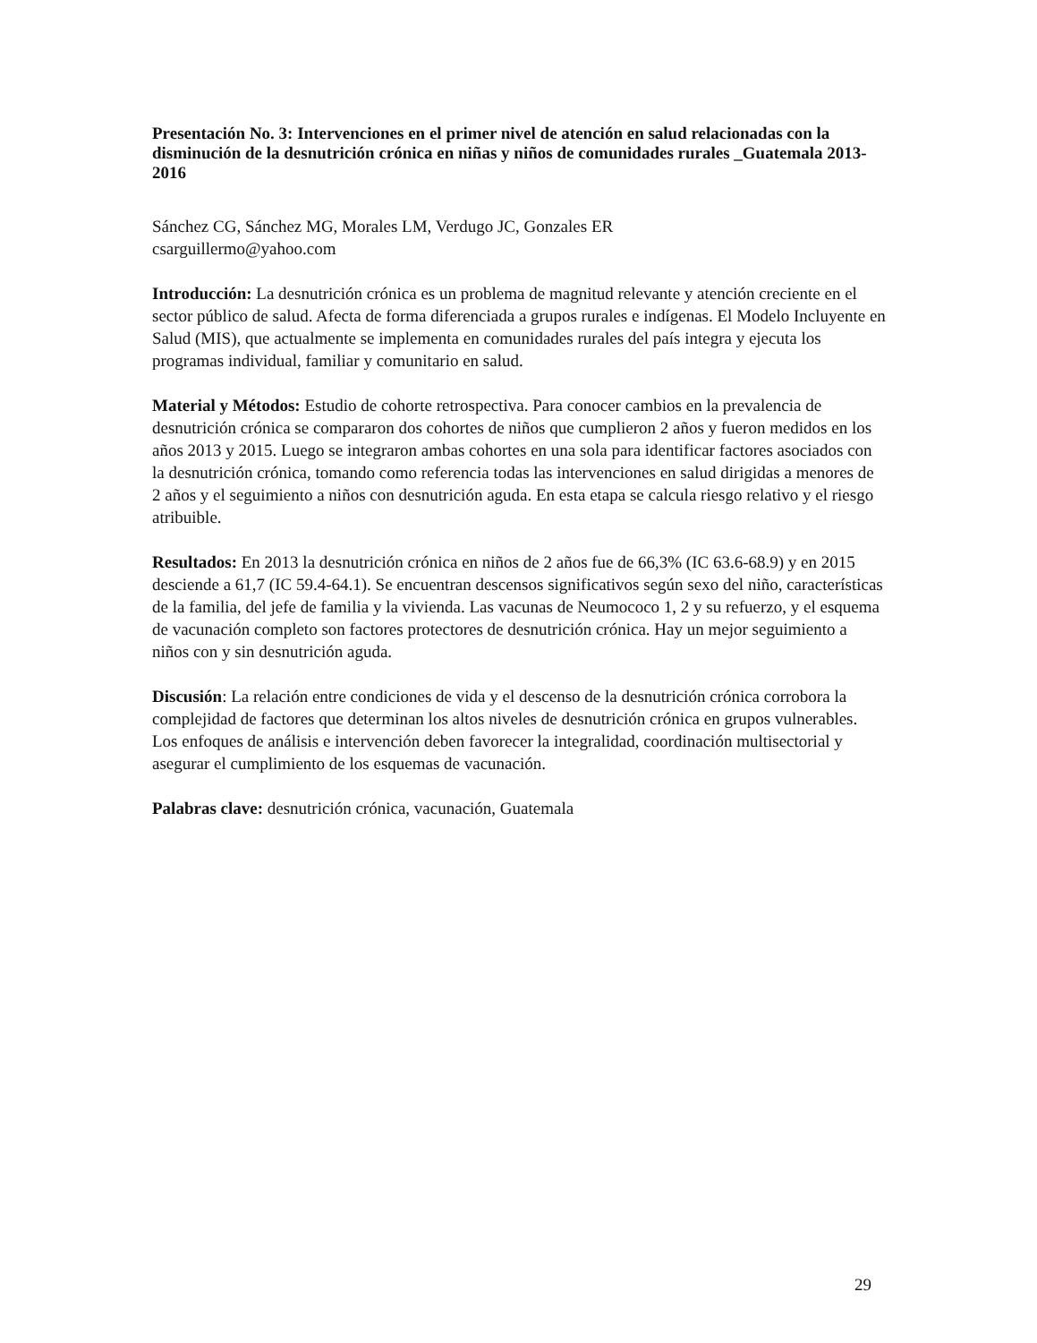Presentación No. 3: Intervenciones en el primer nivel de atención en salud relacionadas con la disminución de la desnutrición crónica en niñas y niños de comunidades rurales _Guatemala 2013-2016
Sánchez CG, Sánchez MG, Morales LM, Verdugo JC, Gonzales ER
csarguillermo@yahoo.com
Introducción: La desnutrición crónica es un problema de magnitud relevante y atención creciente en el sector público de salud. Afecta de forma diferenciada a grupos rurales e indígenas. El Modelo Incluyente en Salud (MIS), que actualmente se implementa en comunidades rurales del país integra y ejecuta los programas individual, familiar y comunitario en salud.
Material y Métodos: Estudio de cohorte retrospectiva. Para conocer cambios en la prevalencia de desnutrición crónica se compararon dos cohortes de niños que cumplieron 2 años y fueron medidos en los años 2013 y 2015. Luego se integraron ambas cohortes en una sola para identificar factores asociados con la desnutrición crónica, tomando como referencia todas las intervenciones en salud dirigidas a menores de 2 años y el seguimiento a niños con desnutrición aguda. En esta etapa se calcula riesgo relativo y el riesgo atribuible.
Resultados: En 2013 la desnutrición crónica en niños de 2 años fue de 66,3% (IC 63.6-68.9) y en 2015 desciende a 61,7 (IC 59.4-64.1). Se encuentran descensos significativos según sexo del niño, características de la familia, del jefe de familia y la vivienda. Las vacunas de Neumococo 1, 2 y su refuerzo, y el esquema de vacunación completo son factores protectores de desnutrición crónica. Hay un mejor seguimiento a niños con y sin desnutrición aguda.
Discusión: La relación entre condiciones de vida y el descenso de la desnutrición crónica corrobora la complejidad de factores que determinan los altos niveles de desnutrición crónica en grupos vulnerables. Los enfoques de análisis e intervención deben favorecer la integralidad, coordinación multisectorial y asegurar el cumplimiento de los esquemas de vacunación.
Palabras clave: desnutrición crónica, vacunación, Guatemala
29